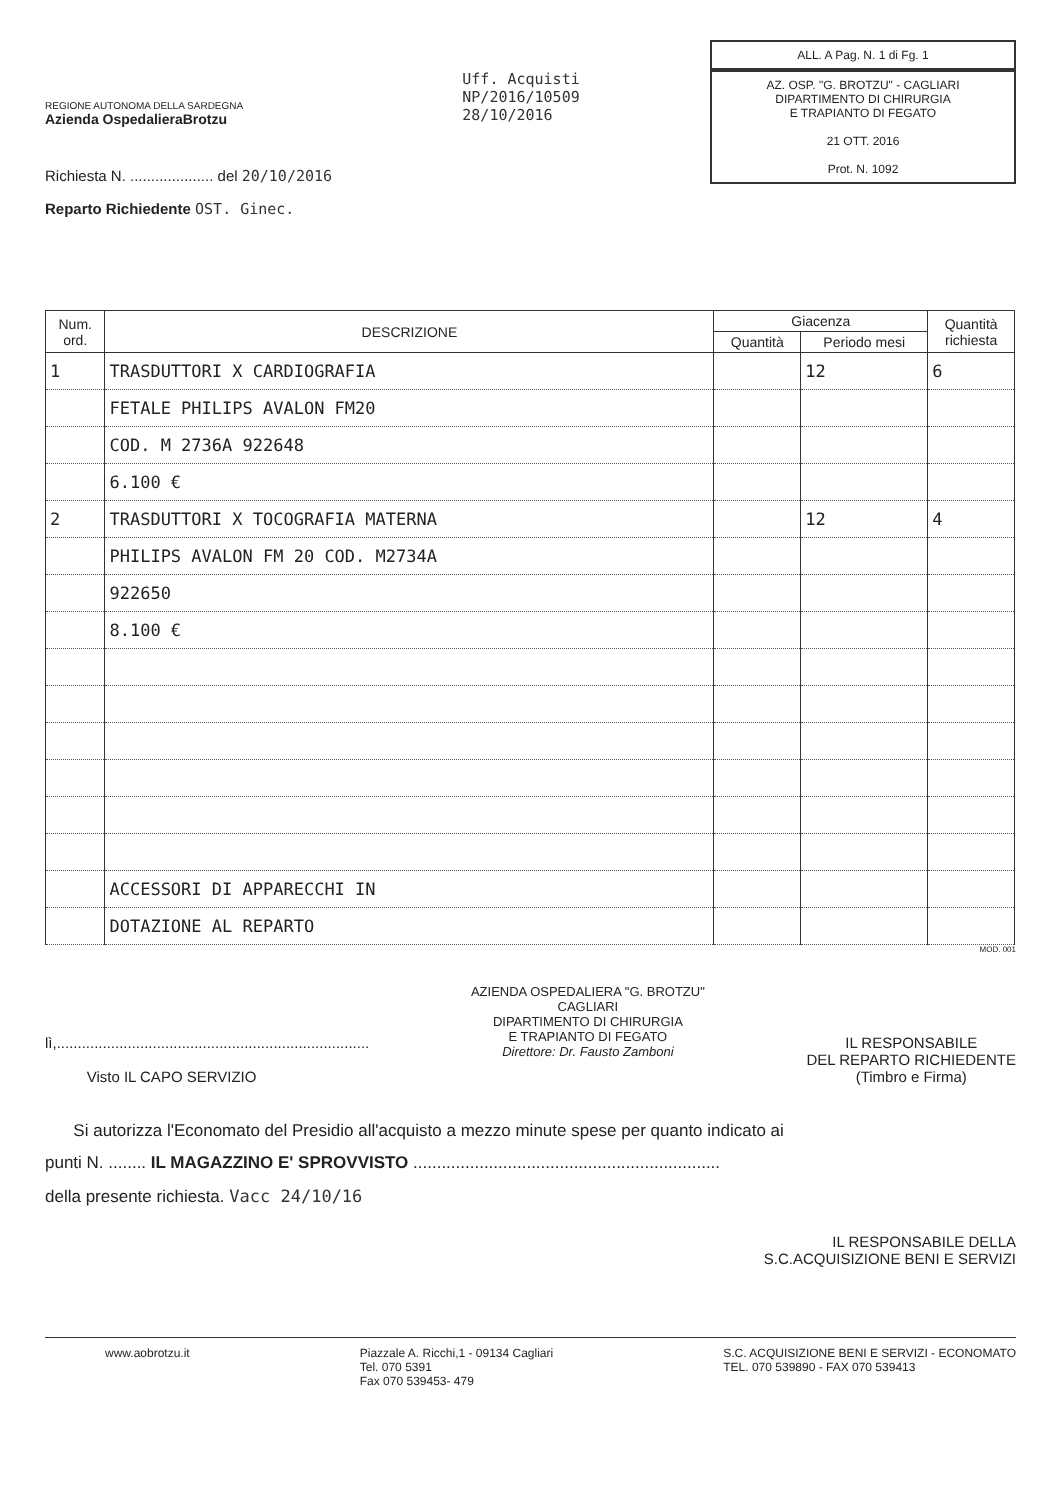REGIONE AUTONOMA DELLA SARDEGNA
Azienda OspedalieraBrotzu
Richiesta N. .................... del 20/10/2016
Reparto Richiedente OST. Ginec.
Uff. Acquisti
NP/2016/10509
28/10/2016
ALL. A Pag. N. 1 di Fg. 1
AZ. OSP. "G. BROTZU" - CAGLIARI
DIPARTIMENTO DI CHIRURGIA
E TRAPIANTO DI FEGATO
21 OTT. 2016
Prot. N. 1092
| Num. ord. | DESCRIZIONE | Giacenza | | Quantità richiesta |
| --- | --- | --- | --- | --- |
| | | Quantità | Periodo mesi | |
| 1 | TRASDUTTORI X CARDIOGRAFIA | | 12 | 6 |
| | FETALE PHILIPS AVALON FM20 | | | |
| | COD. M 2736A 922648 | | | |
| | 6.100 € | | | |
| 2 | TRASDUTTORI X TOCOGRAFIA MATERNA | | 12 | 4 |
| | PHILIPS AVALON FM 20 COD. M2734A | | | |
| | 922650 | | | |
| | 8.100 € | | | |
| | ACCESSORI DI APPARECCHI IN | | | |
| | DOTAZIONE AL REPARTO | | | |
MOD. 001
lì,...........................................................................
Visto IL CAPO SERVIZIO
AZIENDA OSPEDALIERA "G. BROTZU"
CAGLIARI
DIPARTIMENTO DI CHIRURGIA
E TRAPIANTO DI FEGATO
Direttore: Dr. Fausto Zamboni
IL RESPONSABILE
DEL REPARTO RICHIEDENTE
(Timbro e Firma)
Si autorizza l'Economato del Presidio all'acquisto a mezzo minute spese per quanto indicato ai
punti N. ........ IL MAGAZZINO E' SPROVVISTO .................................................................
della presente richiesta. Vacc 24/10/16
IL RESPONSABILE DELLA
S.C.ACQUISIZIONE BENI E SERVIZI
www.aobrotzu.it Piazzale A. Ricchi,1 - 09134 Cagliari
Tel. 070 5391
Fax 070 539453- 479
S.C. ACQUISIZIONE BENI E SERVIZI - ECONOMATO
TEL. 070 539890 - FAX 070 539413